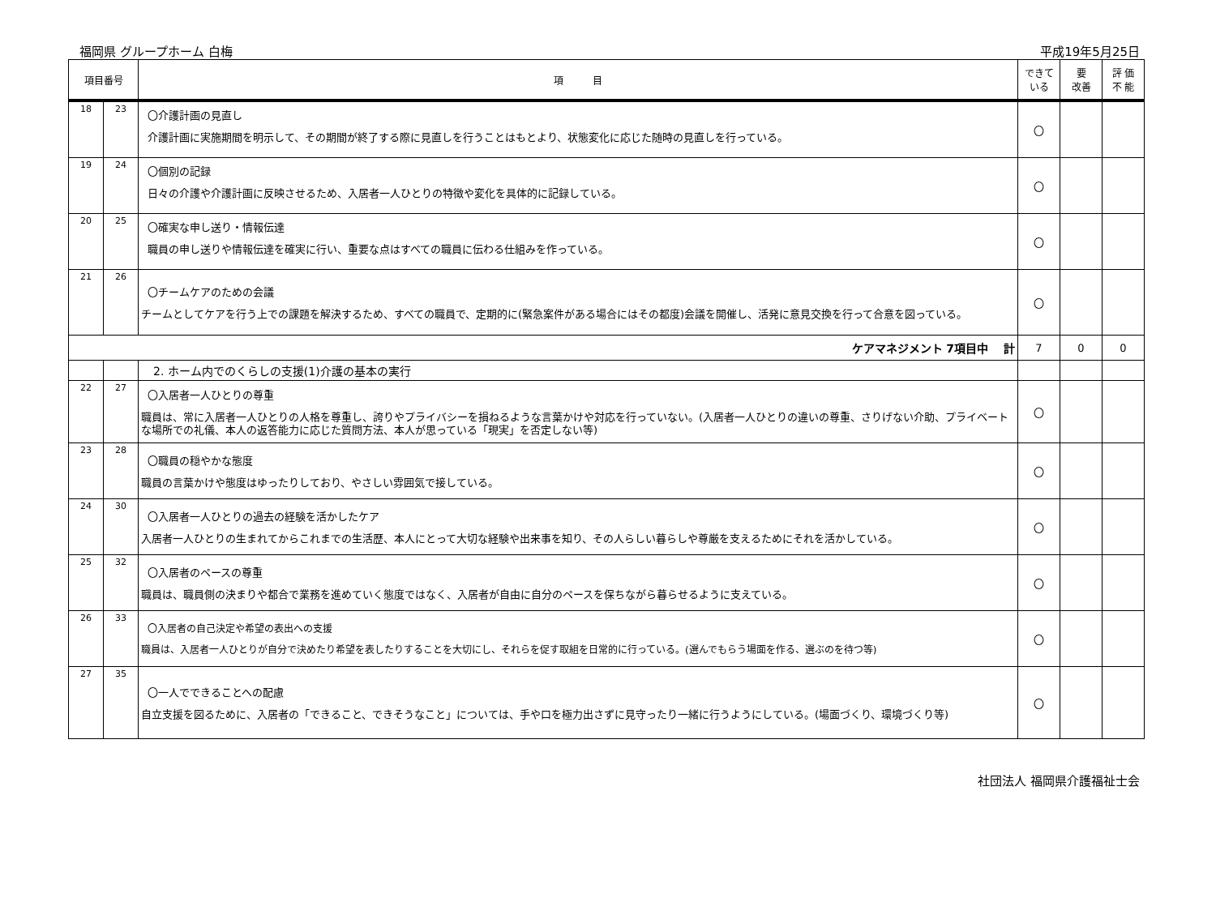福岡県 グループホーム 白梅 平成19年5月25日
| 項目番号 | | 項 目 | できて いる | 要 改善 | 評 価 不 能 |
| --- | --- | --- | --- | --- | --- |
| 18 | 23 | 〇介護計画の見直し 介護計画に実施期間を明示して、その期間が終了する際に見直しを行うことはもとより、状態変化に応じた随時の見直しを行っている。 | 〇 | | |
| 19 | 24 | 〇個別の記録 日々の介護や介護計画に反映させるため、入居者一人ひとりの特徴や変化を具体的に記録している。 | 〇 | | |
| 20 | 25 | 〇確実な申し送り・情報伝達 職員の申し送りや情報伝達を確実に行い、重要な点はすべての職員に伝わる仕組みを作っている。 | 〇 | | |
| 21 | 26 | 〇チームケアのための会議 チームとしてケアを行う上での課題を解決するため、すべての職員で、定期的に(緊急案件がある場合にはその都度)会議を開催し、活発に意見交換を行って合意を図っている。 | 〇 | | |
| ケアマネジメント 7項目中 計 | | | 7 | 0 | 0 |
| | | 2. ホーム内でのくらしの支援(1)介護の基本の実行 | | | |
| 22 | 27 | 〇入居者一人ひとりの尊重 職員は、常に入居者一人ひとりの人格を尊重し、誇りやプライバシーを損ねるような言葉かけや対応を行っていない。(入居者一人ひとりの違いの尊重、さりげない介助、プライベートな場所での礼儀、本人の返答能力に応じた質問方法、本人が思っている「現実」を否定しない等) | 〇 | | |
| 23 | 28 | 〇職員の穏やかな態度 職員の言葉かけや態度はゆったりしており、やさしい雰囲気で接している。 | 〇 | | |
| 24 | 30 | 〇入居者一人ひとりの過去の経験を活かしたケア 入居者一人ひとりの生まれてからこれまでの生活歴、本人にとって大切な経験や出来事を知り、その人らしい暮らしや尊厳を支えるためにそれを活かしている。 | 〇 | | |
| 25 | 32 | 〇入居者のペースの尊重 職員は、職員側の決まりや都合で業務を進めていく態度ではなく、入居者が自由に自分のペースを保ちながら暮らせるように支えている。 | 〇 | | |
| 26 | 33 | 〇入居者の自己決定や希望の表出への支援 職員は、入居者一人ひとりが自分で決めたり希望を表したりすることを大切にし、それらを促す取組を日常的に行っている。(選んでもらう場面を作る、選ぶのを待つ等) | 〇 | | |
| 27 | 35 | 〇一人でできることへの配慮 自立支援を図るために、入居者の「できること、できそうなこと」については、手や口を極力出さずに見守ったり一緒に行うようにしている。(場面づくり、環境づくり等) | 〇 | | |
社団法人 福岡県介護福祉士会